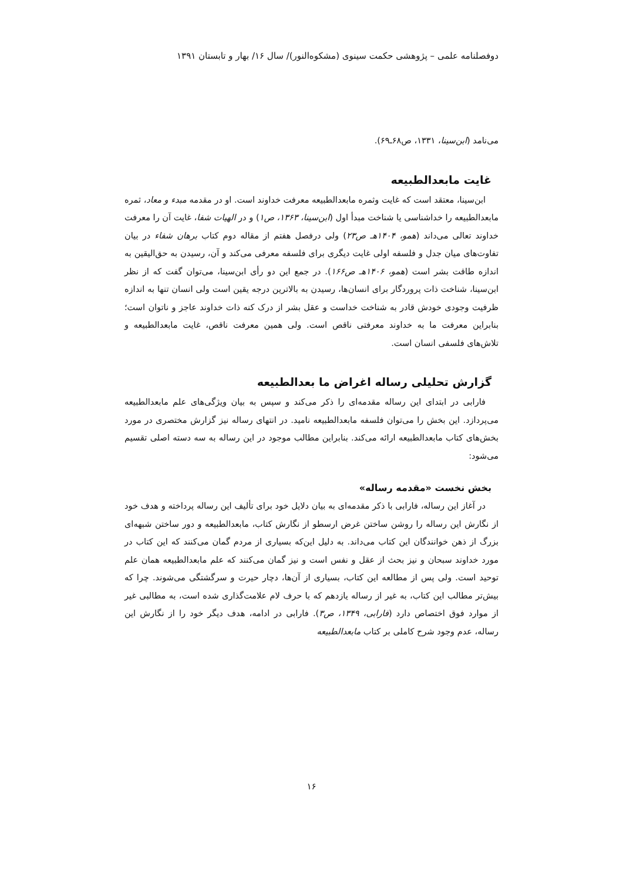دوفصلنامه علمی – پژوهشی حکمت سینوی (مشکوه‌النور)/ سال ۱۶/ بهار و تابستان ۱۳۹۱
می‌نامد (ابن‌سینا، ۱۳۳۱، ص۶۸ـ۶۹).
غایت مابعدالطبیعه
ابن‌سینا، معتقد است که غایت وثمره مابعدالطبیعه معرفت خداوند است. او در مقدمه مبدء و معاد، ثمره مابعدالطبیعه را خداشناسی یا شناخت مبدأ اول (ابن‌سینا، ۱۳۶۳، ص۱) و در الهیات شفا، غایت آن را معرفت خداوند تعالی می‌داند (همو، ۱۴۰۴هـ ص۲۳) ولی درفصل هفتم از مقاله دوم کتاب برهان شفاء در بیان تفاوت‌های میان جدل و فلسفه اولی غایت دیگری برای فلسفه معرفی می‌کند و آن، رسیدن به حق‌الیقین به اندازه طاقت بشر است (همو، ۱۴۰۶هـ ص۱۶۶). در جمع این دو رأی ابن‌سینا، می‌توان گفت که از نظر ابن‌سینا، شناخت ذات پروردگار برای انسان‌ها، رسیدن به بالاترین درجه یقین است ولی انسان تنها به اندازه ظرفیت وجودی خودش قادر به شناخت خداست و عقل بشر از درک کنه ذات خداوند عاجز و ناتوان است؛ بنابراین معرفت ما به خداوند معرفتی ناقص است. ولی همین معرفت ناقص، غایت مابعدالطبیعه و تلاش‌های فلسفی انسان است.
گزارش تحلیلی رساله اغراض ما بعدالطبیعه
فارابی در ابتدای این رساله مقدمه‌ای را ذکر می‌کند و سپس به بیان ویژگی‌های علم مابعدالطبیعه می‌پردازد. این بخش را می‌توان فلسفه مابعدالطبیعه نامید. در انتهای رساله نیز گزارش مختصری در مورد بخش‌های کتاب مابعدالطبیعه ارائه می‌کند. بنابراین مطالب موجود در این رساله به سه دسته اصلی تقسیم می‌شود:
بخش نخست «مقدمه رساله»
در آغاز این رساله، فارابی با ذکر مقدمه‌ای به بیان دلایل خود برای تألیف این رساله پرداخته و هدف خود از نگارش این رساله را روشن ساختن غرض ارسطو از نگارش کتاب، مابعدالطبیعه و دور ساختن شبهه‌ای بزرگ از ذهن خوانندگان این کتاب می‌داند. به دلیل این‌که بسیاری از مردم گمان می‌کنند که این کتاب در مورد خداوند سبحان و نیز بحث از عقل و نفس است و نیز گمان می‌کنند که علم مابعدالطبیعه همان علم توحید است. ولی پس از مطالعه این کتاب، بسیاری از آن‌ها، دچار حیرت و سرگشتگی می‌شوند. چرا که بیش‌تر مطالب این کتاب، به غیر از رساله یازدهم که با حرف لام علامت‌گذاری شده است، به مطالبی غیر از موارد فوق اختصاص دارد (فارابی، ۱۳۴۹، ص۳). فارابی در ادامه، هدف دیگر خود را از نگارش این رساله، عدم وجود شرح کاملی بر کتاب مابعدالطبیعه
۱۶